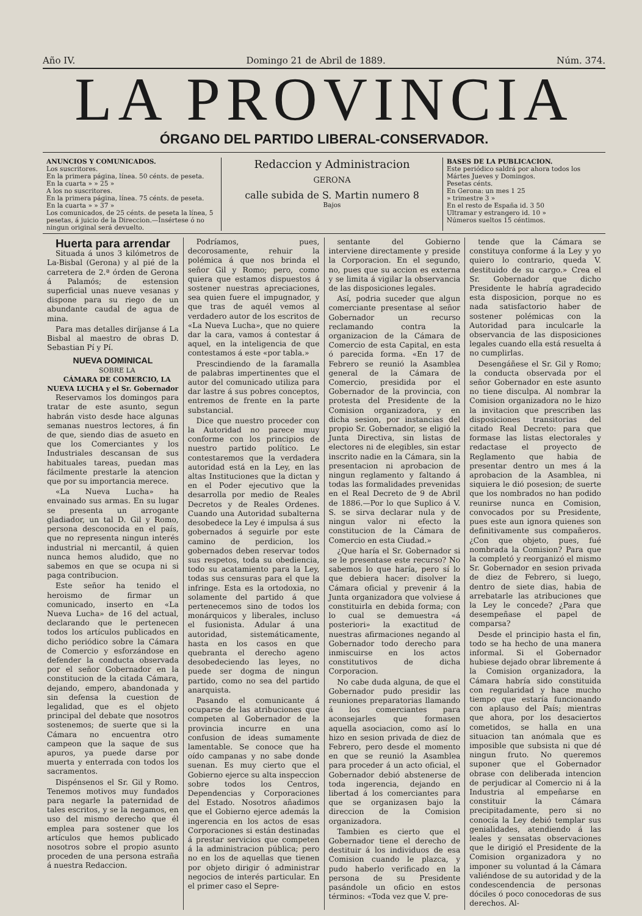Año IV. Domingo 21 de Abril de 1889. Núm. 374.
LA PROVINCIA
ÓRGANO DEL PARTIDO LIBERAL-CONSERVADOR.
ANUNCIOS Y COMUNICADOS.
Los suscritores.
En la primera página, línea. 50 cénts. de peseta.
En la cuarta » » 25 »
A los no suscritores.
En la primera página, línea. 75 cénts. de peseta.
En la cuarta » » 37 »
Los comunicados, de 25 cénts. de peseta la línea, 5 pesetas, á juicio de la Direccion.—Insértese ó no ningun original será devuelto.
Redaccion y Administracion
GERONA
calle subida de S. Martin numero 8
Bajos
BASES DE LA PUBLICACION.
Este periódico saldrá por ahora todos los Mártes Jueves y Domingos.
Pesetas cénts.
En Gerona: un mes 1 25
» trimestre 3 »
En el resto de España id. 3 50
Ultramar y estrangero id. 10 »
Números sueltos 15 céntimos.
Huerta para arrendar
Situada á unos 3 kilómetros de La-Bisbal (Gerona) y al pié de la carretera de 2.ª órden de Gerona á Palamós; de estension superficial unas nueve vesanas y dispone para su riego de un abundante caudal de agua de mina.
Para mas detalles diríjanse á La Bisbal al maestro de obras D. Sebastian Pí y Pí.
NUEVA DOMINICAL
SOBRE LA
CÁMARA DE COMERCIO, LA NUEVA LUCHA y el Sr. Gobernador
Reservamos los domingos para tratar de este asunto, segun habrán visto desde hace algunas semanas nuestros lectores, á fin de que, siendo dias de asueto en que los Comerciantes y los Industriales descansan de sus habituales tareas, puedan mas fácilmente prestarle la atencion que por su importancia merece.
«La Nueva Lucha» ha envainado sus armas. En su lugar se presenta un arrogante gladiador, un tal D. Gil y Romo, persona desconocida en el país, que no representa ningun interés industrial ni mercantil, á quien nunca hemos aludido, que no sabemos en que se ocupa ni si paga contribucion.
Este señor ha tenido el heroismo de firmar un comunicado, inserto en «La Nueva Lucha» de 16 del actual, declarando que le pertenecen todos los artículos publicados en dicho periódico sobre la Cámara de Comercio y esforzándose en defender la conducta observada por el señor Gobernador en la constitucion de la citada Cámara, dejando, empero, abandonada y sin defensa la cuestion de legalidad, que es el objeto principal del debate que nosotros sostenemos; de suerte que si la Cámara no encuentra otro campeon que la saque de sus apuros, ya puede darse por muerta y enterrada con todos los sacramentos.
Dispénsenos el Sr. Gil y Romo. Tenemos motivos muy fundados para negarle la paternidad de tales escritos, y se la negamos, en uso del mismo derecho que él emplea para sostener que los artículos que hemos publicado nosotros sobre el propio asunto proceden de una persona estraña á nuestra Redaccion.
Podríamos, pues, decorosamente, rehuir la polémica á que nos brinda el señor Gil y Romo; pero, como quiera que estamos dispuestos á sostener nuestras apreciaciones, sea quien fuere el impugnador, y que tras de aquél vemos al verdadero autor de los escritos de «La Nueva Lucha», que no quiere dar la cara, vamos á contestar á aquel, en la inteligencia de que contestamos á este «por tabla.»
Prescindiendo de la faramalla de palabras impertinentes que el autor del comunicado utiliza para dar lastre á sus pobres conceptos, entremos de frente en la parte substancial.
Dice que nuestro proceder con la Autoridad no parece muy conforme con los principios de nuestro partido político. Le contestaremos que la verdadera autoridad está en la Ley, en las altas Instituciones que la dictan y en el Poder ejecutivo que la desarrolla por medio de Reales Decretos y de Reales Ordenes. Cuando una Autoridad subalterna desobedece la Ley é impulsa á sus gobernados á seguirle por este camino de perdicion, los gobernados deben reservar todos sus respetos, toda su obediencia, todo su acatamiento para la Ley, todas sus censuras para el que la infringe. Esta es la ortodoxia, no solamente del partido á que pertenecemos sino de todos los monárquicos y liberales, incluso el fusionista. Adular á una autoridad, sistemáticamente, hasta en los casos en que quebranta el derecho ageno desobedeciendo las leyes, no puede ser dogma de ningun partido, como no sea del partido anarquista.
Pasando el comunicante á ocuparse de las atribuciones que competen al Gobernador de la provincia incurre en una confusion de ideas sumamente lamentable. Se conoce que ha oído campanas y no sabe donde suenan. Es muy cierto que el Gobierno ejerce su alta inspeccion sobre todos los Centros, Dependencias y Corporaciones del Estado. Nosotros añadimos que el Gobierno ejerce además la ingerencia en los actos de esas Corporaciones si están destinadas á prestar servicios que competen á la administracion pública; pero no en los de aquellas que tienen por objeto dirigir ó administrar negocios de interés particular. En el primer caso el Sepre-
sentante del Gobierno interviene directamente y preside la Corporacion. En el segundo, no, pues que su accion es externa y se limita á vigilar la observancia de las disposiciones legales.
Así, podria suceder que algun comerciante presentase al señor Gobernador un recurso reclamando contra la organizacion de la Cámara de Comercio de esta Capital, en esta ó parecida forma. «En 17 de Febrero se reunió la Asamblea general de la Cámara de Comercio, presidida por el Gobernador de la provincia, con protesta del Presidente de la Comision organizadora, y en dicha sesion, por instancias del propio Sr. Gobernador, se eligió la Junta Directiva, sin listas de electores ni de elegibles, sin estar inscrito nadie en la Cámara, sin la presentacion ni aprobacion de ningun reglamento y faltando á todas las formalidades prevenidas en el Real Decreto de 9 de Abril de 1886.—Por lo que Suplico á V. S. se sirva declarar nula y de ningun valor ni efecto la constitucion de la Cámara de Comercio en esta Ciudad.»
¿Que haría el Sr. Gobernador si se le presentase este recurso? No sabemos lo que haría, pero sí lo que debiera hacer: disolver la Cámara oficial y prevenir á la Junta organizadora que volviese á constituirla en debida forma; con lo cual se demuestra «á posteriori» la exactitud de nuestras afirmaciones negando al Gobernador todo derecho para inmiscuirse en los actos constitutivos de dicha Corporacion.
No cabe duda alguna, de que el Gobernador pudo presidir las reuniones preparatorias llamando á los comerciantes para aconsejarles que formasen aquella asociacion, como así lo hizo en sesion privada de diez de Febrero, pero desde el momento en que se reunió la Asamblea para proceder á un acto oficial, el Gobernador debió abstenerse de toda ingerencia, dejando en libertad á los comerciantes para que se organizasen bajo la direccion de la Comision organizadora.
Tambien es cierto que el Gobernador tiene el derecho de destituir á los individuos de esa Comision cuando le plazca, y pudo haberlo verificado en la persona de su Presidente pasándole un oficio en estos términos: «Toda vez que V. pre-
tende que la Cámara se constituya conforme á la Ley y yo quiero lo contrario, queda V. destituido de su cargo.» Crea el Sr. Gobernador que dicho Presidente le habría agradecido esta disposicion, porque no es nada satisfactorio haber de sostener polémicas con la Autoridad para inculcarle la observancia de las disposiciones legales cuando ella está resuelta á no cumplirlas.
Desengáñese el Sr. Gil y Romo; la conducta observada por el señor Gobernador en este asunto no tiene disculpa. Al nombrar la Comision organizadora no le hizo la invitacion que prescriben las disposiciones transitorias del citado Real Decreto: para que formase las listas electorales y redactase el proyecto de Reglamento que habia de presentar dentro un mes á la aprobacion de la Asamblea, ni siquiera le dió posesion; de suerte que los nombrados no han podido reunirse nunca en Comision, convocados por su Presidente, pues este aun ignora quienes son definitivamente sus compañeros. ¿Con que objeto, pues, fué nombrada la Comision? Para que la completó y reorganizó el mismo Sr. Gobernador en sesion privada de diez de Febrero, si luego, dentro de siete dias, habia de arrebatarle las atribuciones que la Ley le concede? ¿Para que desempeñase el papel de comparsa?
Desde el principio hasta el fin, todo se ha hecho de una manera informal. Si el Gobernador hubiese dejado obrar libremente á la Comision organizadora, la Cámara habría sido constituida con regularidad y hace mucho tiempo que estaría funcionando con aplauso del País; mientras que ahora, por los desaciertos cometidos, se halla en una situacion tan anómala que es imposible que subsista ni que dé ningun fruto. No queremos suponer que el Gobernador obrase con deliberada intencion de perjudicar al Comercio ni á la Industria al empeñarse en constituir la Cámara precipitadamente, pero si no conocía la Ley debió templar sus genialidades, atendiendo á las leales y sensatas observaciones que le dirigió el Presidente de la Comision organizadora y no imponer su voluntad á la Cámara valiéndose de su autoridad y de la condescendencia de personas dóciles ó poco conocedoras de sus derechos. Al-